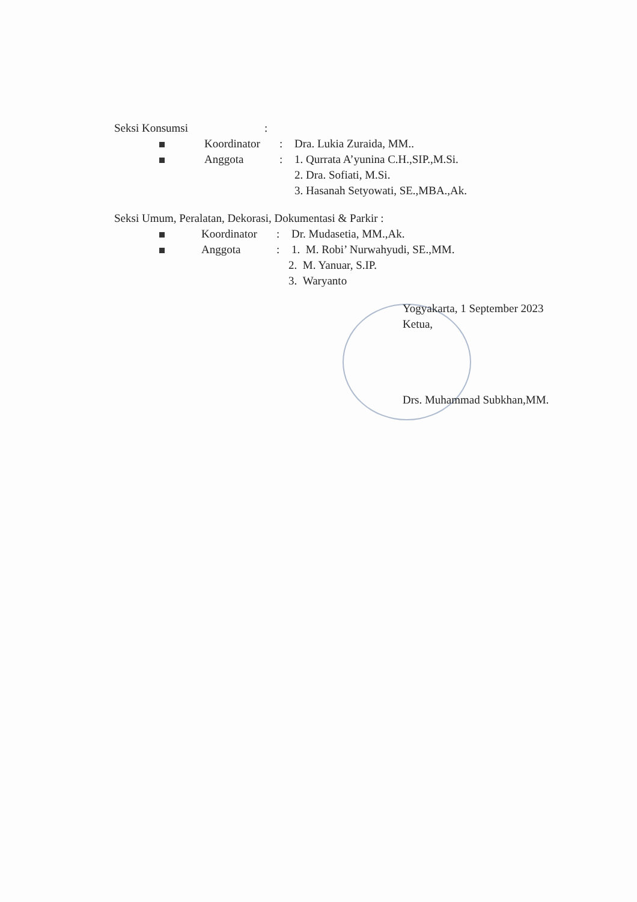Seksi Konsumsi :
Koordinator
: Dra. Lukia Zuraida, MM..
Anggota : 1. Qurrata A’yunina C.H.,SIP.,M.Si.
2. Dra. Sofiati, M.Si.
3. Hasanah Setyowati, SE.,MBA.,Ak.
Seksi Umum, Peralatan, Dekorasi, Dokumentasi & Parkir :
Koordinator
: Dr. Mudasetia, MM.,Ak.
Anggota : 1. M. Robi’ Nurwahyudi, SE.,MM.
2. M. Yanuar, S.IP.
3. Waryanto
Yogyakarta, 1 September 2023
Ketua,
Drs. Muhammad Subkhan,MM.